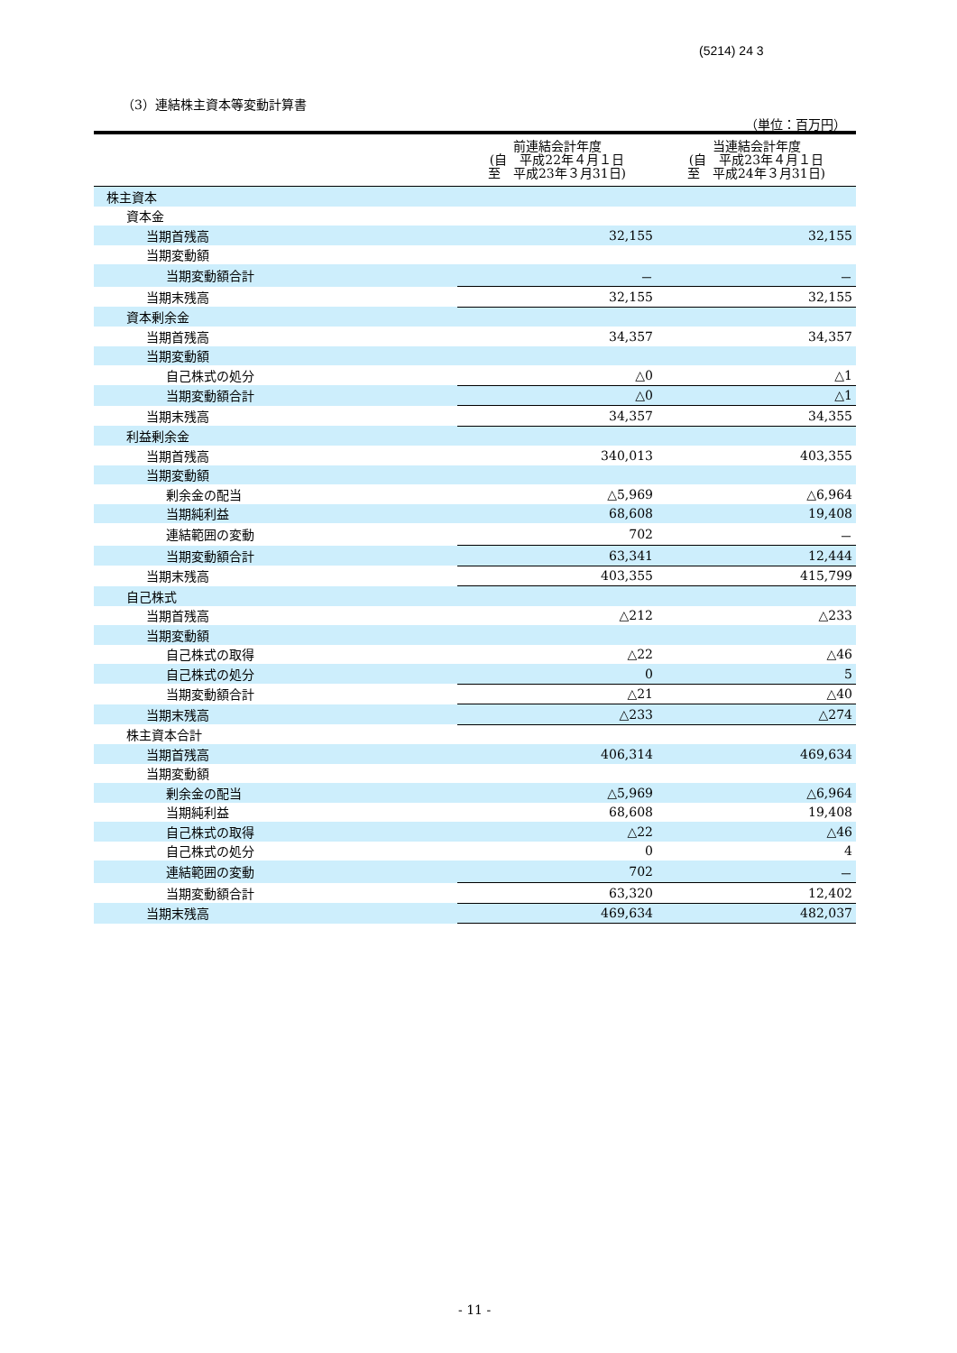(5214) 24 3
（3）連結株主資本等変動計算書
（単位：百万円）
| | 前連結会計年度 (自 平成22年４月１日 至 平成23年３月31日) | 当連結会計年度 (自 平成23年４月１日 至 平成24年３月31日) |
| --- | --- | --- |
| 株主資本 | | |
| 資本金 | | |
| 当期首残高 | 32,155 | 32,155 |
| 当期変動額 | | |
| 当期変動額合計 | － | － |
| 当期末残高 | 32,155 | 32,155 |
| 資本剰余金 | | |
| 当期首残高 | 34,357 | 34,357 |
| 当期変動額 | | |
| 自己株式の処分 | △0 | △1 |
| 当期変動額合計 | △0 | △1 |
| 当期末残高 | 34,357 | 34,355 |
| 利益剰余金 | | |
| 当期首残高 | 340,013 | 403,355 |
| 当期変動額 | | |
| 剰余金の配当 | △5,969 | △6,964 |
| 当期純利益 | 68,608 | 19,408 |
| 連結範囲の変動 | 702 | － |
| 当期変動額合計 | 63,341 | 12,444 |
| 当期末残高 | 403,355 | 415,799 |
| 自己株式 | | |
| 当期首残高 | △212 | △233 |
| 当期変動額 | | |
| 自己株式の取得 | △22 | △46 |
| 自己株式の処分 | 0 | 5 |
| 当期変動額合計 | △21 | △40 |
| 当期末残高 | △233 | △274 |
| 株主資本合計 | | |
| 当期首残高 | 406,314 | 469,634 |
| 当期変動額 | | |
| 剰余金の配当 | △5,969 | △6,964 |
| 当期純利益 | 68,608 | 19,408 |
| 自己株式の取得 | △22 | △46 |
| 自己株式の処分 | 0 | 4 |
| 連結範囲の変動 | 702 | － |
| 当期変動額合計 | 63,320 | 12,402 |
| 当期末残高 | 469,634 | 482,037 |
- 11 -